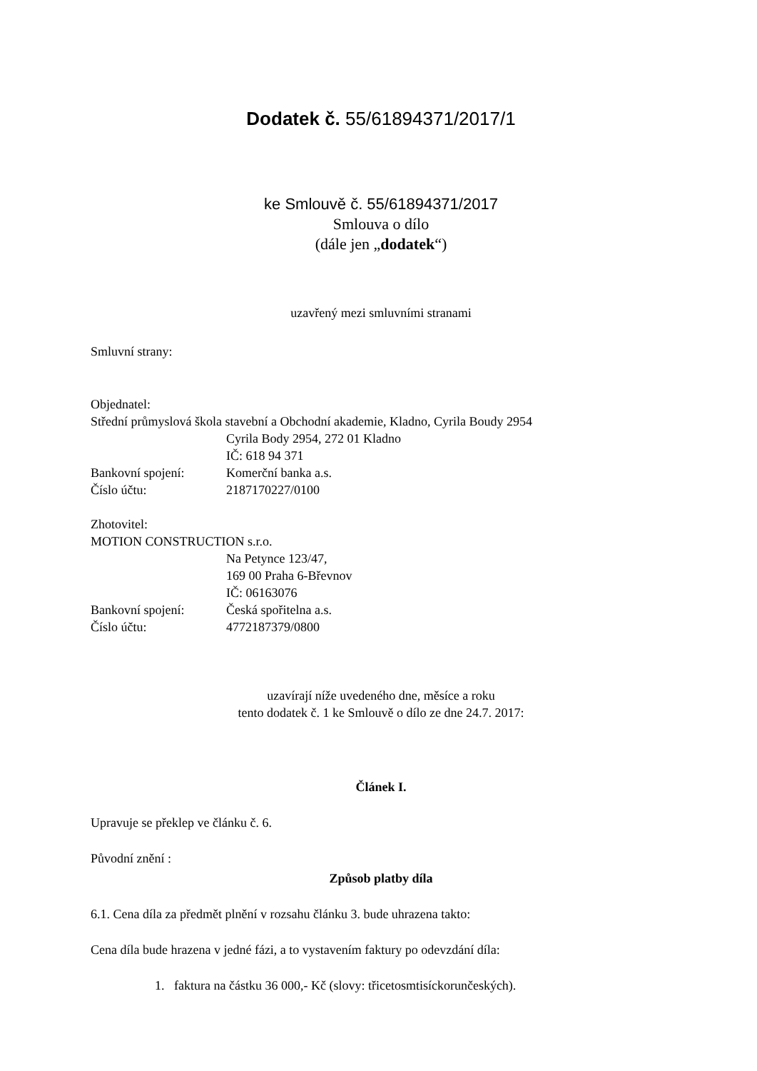Dodatek č. 55/61894371/2017/1
ke Smlouvě č. 55/61894371/2017
Smlouva o dílo
(dále jen „dodatek“)
uzavřený mezi smluvními stranami
Smluvní strany:
Objednatel:
Střední průmyslová škola stavební a Obchodní akademie, Kladno, Cyrila Boudy 2954
Cyrila Body 2954, 272 01 Kladno
IČ: 618 94 371
Bankovní spojení: Komerční banka a.s.
Číslo účtu: 2187170227/0100
Zhotovitel:
MOTION CONSTRUCTION s.r.o.
Na Petynce 123/47,
169 00 Praha 6-Břevnov
IČ: 06163076
Bankovní spojení: Česká spořitelna a.s.
Číslo účtu: 4772187379/0800
uzavírají níže uvedeného dne, měsíce a roku
tento dodatek č. 1 ke Smlouvě o dílo ze dne 24.7. 2017:
Článek I.
Upravuje se překlep ve článku č. 6.
Původní znění :
Způsob platby díla
6.1. Cena díla za předmět plnění v rozsahu článku 3. bude uhrazena takto:
Cena díla bude hrazena v jedné fázi, a to vystavením faktury po odevzdání díla:
1. faktura na částku 36 000,- Kč (slovy: třicetosmtisíckorunčeských).